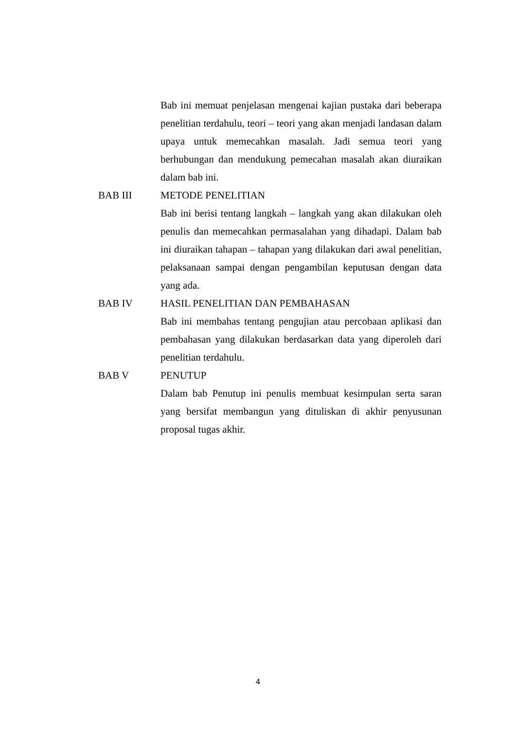Bab ini memuat penjelasan mengenai kajian pustaka dari beberapa penelitian terdahulu, teori – teori yang akan menjadi landasan dalam upaya untuk memecahkan masalah. Jadi semua teori yang berhubungan dan mendukung pemecahan masalah akan diuraikan dalam bab ini.
BAB III METODE PENELITIAN
Bab ini berisi tentang langkah – langkah yang akan dilakukan oleh penulis dan memecahkan permasalahan yang dihadapi. Dalam bab ini diuraikan tahapan – tahapan yang dilakukan dari awal penelitian, pelaksanaan sampai dengan pengambilan keputusan dengan data yang ada.
BAB IV HASIL PENELITIAN DAN PEMBAHASAN
Bab ini membahas tentang pengujian atau percobaan aplikasi dan pembahasan yang dilakukan berdasarkan data yang diperoleh dari penelitian terdahulu.
BAB V PENUTUP
Dalam bab Penutup ini penulis membuat kesimpulan serta saran yang bersifat membangun yang dituliskan di akhir penyusunan proposal tugas akhir.
4